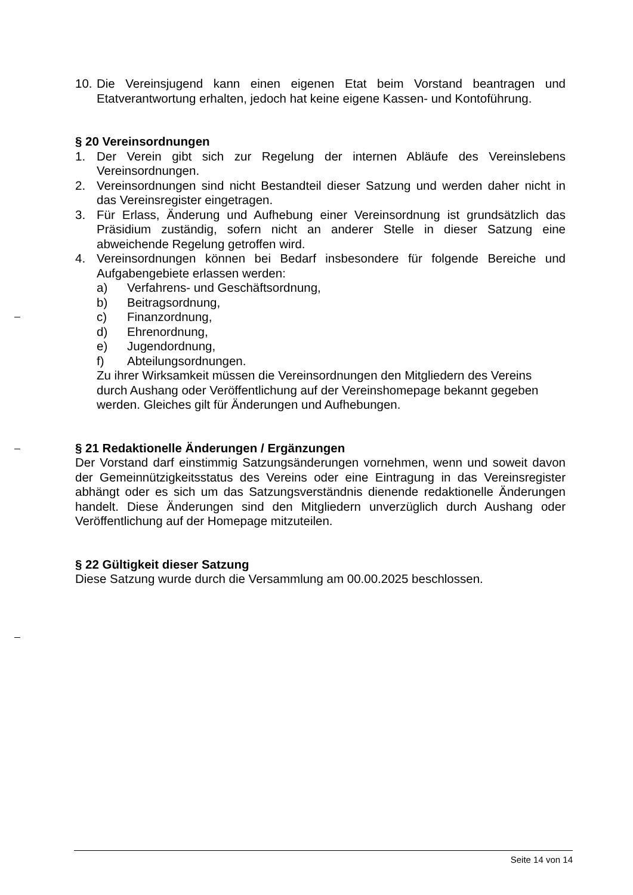10. Die Vereinsjugend kann einen eigenen Etat beim Vorstand beantragen und Etatverantwortung erhalten, jedoch hat keine eigene Kassen- und Kontoführung.
§ 20 Vereinsordnungen
1. Der Verein gibt sich zur Regelung der internen Abläufe des Vereinslebens Vereinsordnungen.
2. Vereinsordnungen sind nicht Bestandteil dieser Satzung und werden daher nicht in das Vereinsregister eingetragen.
3. Für Erlass, Änderung und Aufhebung einer Vereinsordnung ist grundsätzlich das Präsidium zuständig, sofern nicht an anderer Stelle in dieser Satzung eine abweichende Regelung getroffen wird.
4. Vereinsordnungen können bei Bedarf insbesondere für folgende Bereiche und Aufgabengebiete erlassen werden:
a) Verfahrens- und Geschäftsordnung,
b) Beitragsordnung,
c) Finanzordnung,
d) Ehrenordnung,
e) Jugendordnung,
f) Abteilungsordnungen.
Zu ihrer Wirksamkeit müssen die Vereinsordnungen den Mitgliedern des Vereins durch Aushang oder Veröffentlichung auf der Vereinshomepage bekannt gegeben werden. Gleiches gilt für Änderungen und Aufhebungen.
§ 21 Redaktionelle Änderungen / Ergänzungen
Der Vorstand darf einstimmig Satzungsänderungen vornehmen, wenn und soweit davon der Gemeinnützigkeitsstatus des Vereins oder eine Eintragung in das Vereinsregister abhängt oder es sich um das Satzungsverständnis dienende redaktionelle Änderungen handelt. Diese Änderungen sind den Mitgliedern unverzüglich durch Aushang oder Veröffentlichung auf der Homepage mitzuteilen.
§ 22 Gültigkeit dieser Satzung
Diese Satzung wurde durch die Versammlung am 00.00.2025 beschlossen.
Seite 14 von 14